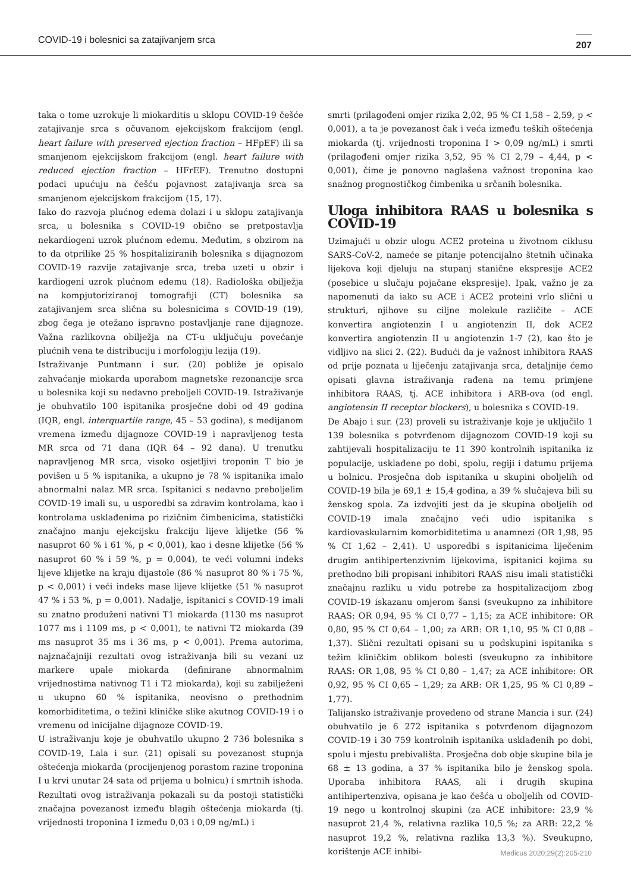COVID-19 i bolesnici sa zatajivanjem srca 207
taka o tome uzrokuje li miokarditis u sklopu COVID-19 češće zatajivanje srca s očuvanom ejekcijskom frakcijom (engl. heart failure with preserved ejection fraction – HFpEF) ili sa smanjenom ejekcijskom frakcijom (engl. heart failure with reduced ejection fraction – HFrEF). Trenutno dostupni podaci upućuju na češću pojavnost zatajivanja srca sa smanjenom ejekcijskom frakcijom (15, 17).
Iako do razvoja plućnog edema dolazi i u sklopu zatajivanja srca, u bolesnika s COVID-19 obično se pretpostavlja nekardiogeni uzrok plućnom edemu. Međutim, s obzirom na to da otprilike 25 % hospitaliziranih bolesnika s dijagnozom COVID-19 razvije zatajivanje srca, treba uzeti u obzir i kardiogeni uzrok plućnom edemu (18). Radiološka obilježja na kompjutoriziranoj tomografiji (CT) bolesnika sa zatajivanjem srca slična su bolesnicima s COVID-19 (19), zbog čega je otežano ispravno postavljanje rane dijagnoze. Važna razlikovna obilježja na CT-u uključuju povećanje plućnih vena te distribuciju i morfologiju lezija (19).
Istraživanje Puntmann i sur. (20) pobliže je opisalo zahvaćanje miokarda uporabom magnetske rezonancije srca u bolesnika koji su nedavno preboljeli COVID-19. Istraživanje je obuhvatilo 100 ispitanika prosječne dobi od 49 godina (IQR, engl. interquartile range, 45 – 53 godina), s medijanom vremena između dijagnoze COVID-19 i napravljenog testa MR srca od 71 dana (IQR 64 – 92 dana). U trenutku napravljenog MR srca, visoko osjetljivi troponin T bio je povišen u 5 % ispitanika, a ukupno je 78 % ispitanika imalo abnormalni nalaz MR srca. Ispitanici s nedavno preboljelim COVID-19 imali su, u usporedbi sa zdravim kontrolama, kao i kontrolama usklađenima po rizičnim čimbenicima, statistički značajno manju ejekcijsku frakciju lijeve klijetke (56 % nasuprot 60 % i 61 %, p < 0,001), kao i desne klijetke (56 % nasuprot 60 % i 59 %, p = 0,004), te veći volumni indeks lijeve klijetke na kraju dijastole (86 % nasuprot 80 % i 75 %, p < 0,001) i veći indeks mase lijeve klijetke (51 % nasuprot 47 % i 53 %, p = 0,001). Nadalje, ispitanici s COVID-19 imali su znatno produženi nativni T1 miokarda (1130 ms nasuprot 1077 ms i 1109 ms, p < 0,001), te nativni T2 miokarda (39 ms nasuprot 35 ms i 36 ms, p < 0,001). Prema autorima, najznačajniji rezultati ovog istraživanja bili su vezani uz markere upale miokarda (definirane abnormalnim vrijednostima nativnog T1 i T2 miokarda), koji su zabilježeni u ukupno 60 % ispitanika, neovisno o prethodnim komorbiditetima, o težini kliničke slike akutnog COVID-19 i o vremenu od inicijalne dijagnoze COVID-19.
U istraživanju koje je obuhvatilo ukupno 2 736 bolesnika s COVID-19, Lala i sur. (21) opisali su povezanost stupnja oštećenja miokarda (procijenjenog porastom razine troponina I u krvi unutar 24 sata od prijema u bolnicu) i smrtnih ishoda. Rezultati ovog istraživanja pokazali su da postoji statistički značajna povezanost između blagih oštećenja miokarda (tj. vrijednosti troponina I između 0,03 i 0,09 ng/mL) i
smrti (prilagođeni omjer rizika 2,02, 95 % CI 1,58 – 2,59, p < 0,001), a ta je povezanost čak i veća između teških oštećenja miokarda (tj. vrijednosti troponina I > 0,09 ng/mL) i smrti (prilagođeni omjer rizika 3,52, 95 % CI 2,79 – 4,44, p < 0,001), čime je ponovno naglašena važnost troponina kao snažnog prognostičkog čimbenika u srčanih bolesnika.
Uloga inhibitora RAAS u bolesnika s COVID-19
Uzimajući u obzir ulogu ACE2 proteina u životnom ciklusu SARS-CoV-2, nameće se pitanje potencijalno štetnih učinaka lijekova koji djeluju na stupanj stanične ekspresije ACE2 (posebice u slučaju pojačane ekspresije). Ipak, važno je za napomenuti da iako su ACE i ACE2 proteini vrlo slični u strukturi, njihove su ciljne molekule različite – ACE konvertira angiotenzin I u angiotenzin II, dok ACE2 konvertira angiotenzin II u angiotenzin 1-7 (2), kao što je vidljivo na slici 2. (22). Budući da je važnost inhibitora RAAS od prije poznata u liječenju zatajivanja srca, detaljnije ćemo opisati glavna istraživanja rađena na temu primjene inhibitora RAAS, tj. ACE inhibitora i ARB-ova (od engl. angiotensin II receptor blockers), u bolesnika s COVID-19.
De Abajo i sur. (23) proveli su istraživanje koje je uključilo 1 139 bolesnika s potvrđenom dijagnozom COVID-19 koji su zahtijevali hospitalizaciju te 11 390 kontrolnih ispitanika iz populacije, usklađene po dobi, spolu, regiji i datumu prijema u bolnicu. Prosječna dob ispitanika u skupini oboljelih od COVID-19 bila je 69,1 ± 15,4 godina, a 39 % slučajeva bili su ženskog spola. Za izdvojiti jest da je skupina oboljelih od COVID-19 imala značajno veći udio ispitanika s kardiovaskularnim komorbiditetima u anamnezi (OR 1,98, 95 % CI 1,62 – 2,41). U usporedbi s ispitanicima liječenim drugim antihipertenzivnim lijekovima, ispitanici kojima su prethodno bili propisani inhibitori RAAS nisu imali statistički značajnu razliku u vidu potrebe za hospitalizacijom zbog COVID-19 iskazanu omjerom šansi (sveukupno za inhibitore RAAS: OR 0,94, 95 % CI 0,77 – 1,15; za ACE inhibitore: OR 0,80, 95 % CI 0,64 – 1,00; za ARB: OR 1,10, 95 % CI 0,88 – 1,37). Slični rezultati opisani su u podskupini ispitanika s težim kliničkim oblikom bolesti (sveukupno za inhibitore RAAS: OR 1,08, 95 % CI 0,80 – 1,47; za ACE inhibitore: OR 0,92, 95 % CI 0,65 – 1,29; za ARB: OR 1,25, 95 % CI 0,89 – 1,77).
Talijansko istraživanje provedeno od strane Mancia i sur. (24) obuhvatilo je 6 272 ispitanika s potvrđenom dijagnozom COVID-19 i 30 759 kontrolnih ispitanika usklađenih po dobi, spolu i mjestu prebivališta. Prosječna dob obje skupine bila je 68 ± 13 godina, a 37 % ispitanika bilo je ženskog spola. Uporaba inhibitora RAAS, ali i drugih skupina antihipertenziva, opisana je kao češća u oboljelih od COVID-19 nego u kontrolnoj skupini (za ACE inhibitore: 23,9 % nasuprot 21,4 %, relativna razlika 10,5 %; za ARB: 22,2 % nasuprot 19,2 %, relativna razlika 13,3 %). Sveukupno, korištenje ACE inhibi-
Medicus 2020;29(2):205-210